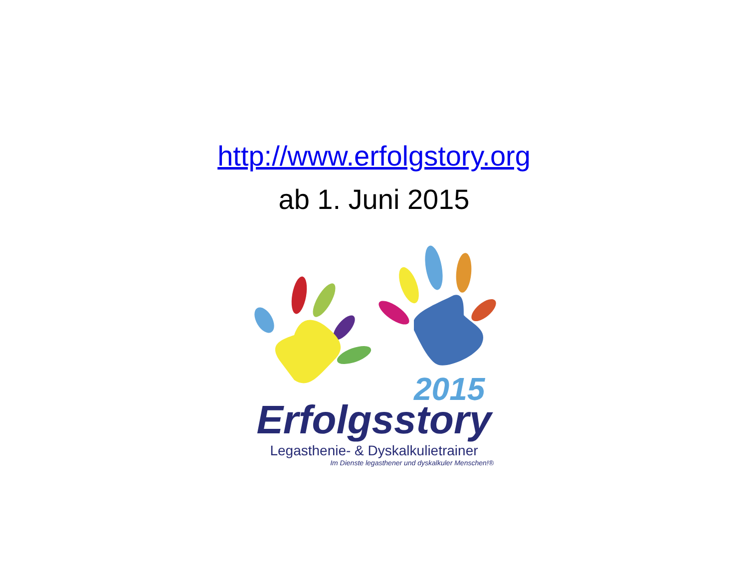http://www.erfolgstory.org
ab 1. Juni 2015
2015
Erfolgsstory
Legasthenie- & Dyskalkulietrainer
Im Dienste legasthener und dyskalkuler Menschen!®